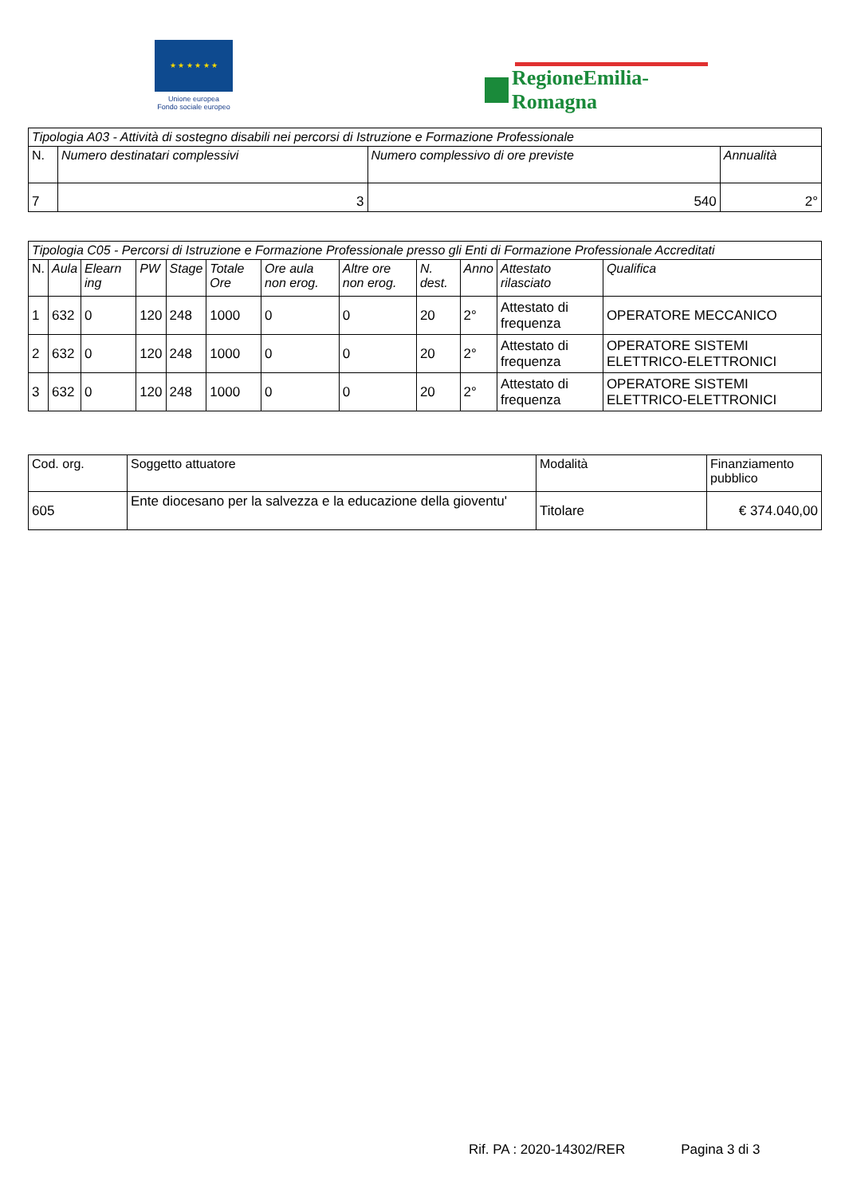★ ★ ★ ★ ★ ★
Unione europea
Fondo sociale europeo
RegioneEmilia-Romagna
| Tipologia A03 - Attività di sostegno disabili nei percorsi di Istruzione e Formazione Professionale | | | |
| --- | --- | --- | --- |
| N. | Numero destinatari complessivi | Numero complessivo di ore previste | Annualità |
| 7 | 3 | 540 | 2° |
| Tipologia C05 - Percorsi di Istruzione e Formazione Professionale presso gli Enti di Formazione Professionale Accreditati | | | | | | | | | | | |
| --- | --- | --- | --- | --- | --- | --- | --- | --- | --- | --- | --- |
| N. | Aula | Elearn ing | PW | Stage | Totale Ore | Ore aula non erog. | Altre ore non erog. | N. dest. | Anno | Attestato rilasciato | Qualifica |
| 1 | 632 | 0 | 120 | 248 | 1000 | 0 | 0 | 20 | 2° | Attestato di frequenza | OPERATORE MECCANICO |
| 2 | 632 | 0 | 120 | 248 | 1000 | 0 | 0 | 20 | 2° | Attestato di frequenza | OPERATORE SISTEMI ELETTRICO-ELETTRONICI |
| 3 | 632 | 0 | 120 | 248 | 1000 | 0 | 0 | 20 | 2° | Attestato di frequenza | OPERATORE SISTEMI ELETTRICO-ELETTRONICI |
| Cod. org. | Soggetto attuatore | Modalità | Finanziamento pubblico |
| 605 | Ente diocesano per la salvezza e la educazione della gioventu' | Titolare | € 374.040,00 |
Rif. PA : 2020-14302/RER Pagina 3 di 3